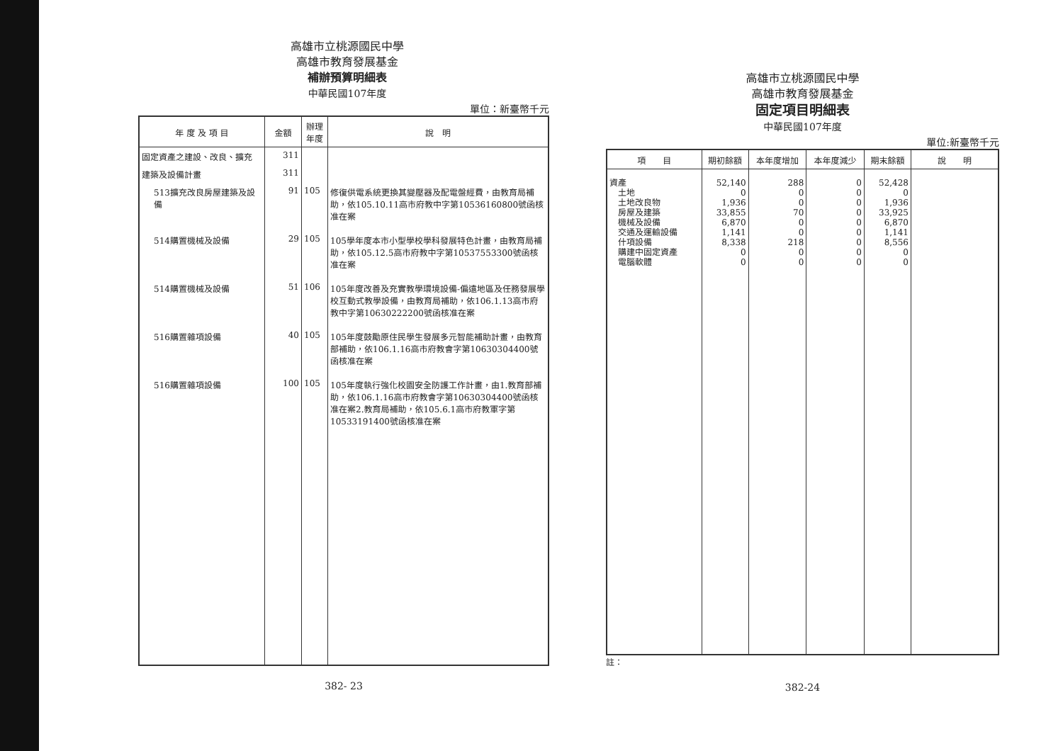高雄市立桃源國民中學
高雄市教育發展基金
補辦預算明細表
中華民國107年度
單位：新臺幣千元
| 年 度 及 項 目 | 金額 | 辦理年度 | 說 明 |
| --- | --- | --- | --- |
| 固定資產之建設、改良、擴充 | 311 | | |
| 建築及設備計畫 | 311 | | |
| 513擴充改良房屋建築及設備 | 91 | 105 | 修復供電系統更換其變壓器及配電盤經費，由教育局補助，依105.10.11高市府教中字第10536160800號函核准在案 |
| 514購置機械及設備 | 29 | 105 | 105學年度本市小型學校學科發展特色計畫，由教育局補助，依105.12.5高市府教中字第10537553300號函核准在案 |
| 514購置機械及設備 | 51 | 106 | 105年度改善及充實教學環境設備-偏遠地區及任務發展學校互動式教學設備，由教育局補助，依106.1.13高市府教中字第10630222200號函核准在案 |
| 516購置雜項設備 | 40 | 105 | 105年度鼓勵原住民學生發展多元智能補助計畫，由教育部補助，依106.1.16高市府教會字第10630304400號函核准在案 |
| 516購置雜項設備 | 100 | 105 | 105年度執行強化校園安全防護工作計畫，由1.教育部補助，依106.1.16高市府教會字第10630304400號函核准在案2.教育局補助，依105.6.1高市府教軍字第10533191400號函核准在案 |
382- 23
高雄市立桃源國民中學
高雄市教育發展基金
固定項目明細表
中華民國107年度
單位:新臺幣千元
| 項 目 | 期初餘額 | 本年度增加 | 本年度減少 | 期末餘額 | 說 明 |
| --- | --- | --- | --- | --- | --- |
| 資產 | 52,140 | 288 | 0 | 52,428 | |
| 土地 | 0 | 0 | 0 | 0 | |
| 土地改良物 | 1,936 | 0 | 0 | 1,936 | |
| 房屋及建築 | 33,855 | 70 | 0 | 33,925 | |
| 機械及設備 | 6,870 | 0 | 0 | 6,870 | |
| 交通及運輸設備 | 1,141 | 0 | 0 | 1,141 | |
| 什項設備 | 8,338 | 218 | 0 | 8,556 | |
| 購建中固定資產 | 0 | 0 | 0 | 0 | |
| 電腦軟體 | 0 | 0 | 0 | 0 | |
註：
382-24